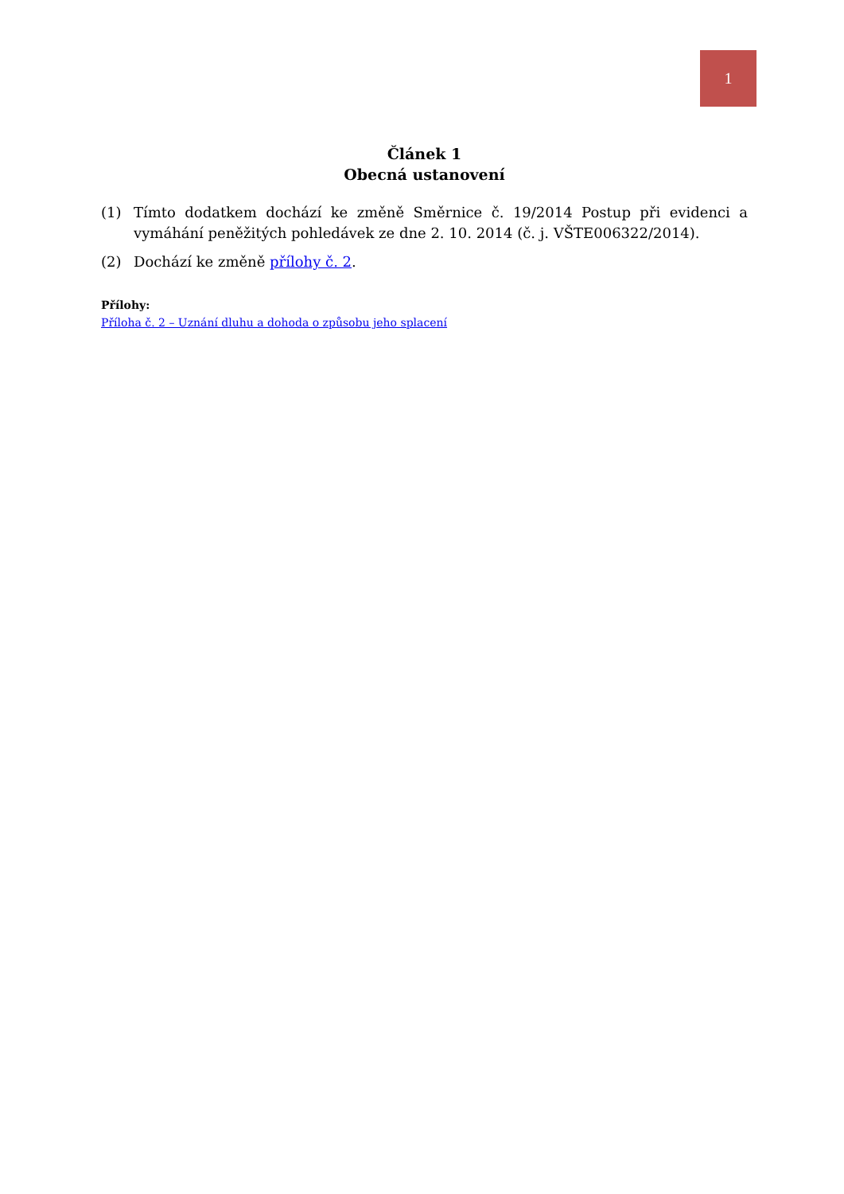1
Článek 1
Obecná ustanovení
(1) Tímto dodatkem dochází ke změně Směrnice č. 19/2014 Postup při evidenci a vymáhání peněžitých pohledávek ze dne 2. 10. 2014 (č. j. VŠTE006322/2014).
(2) Dochází ke změně přílohy č. 2.
Přílohy:
Příloha č. 2 – Uznání dluhu a dohoda o způsobu jeho splacení